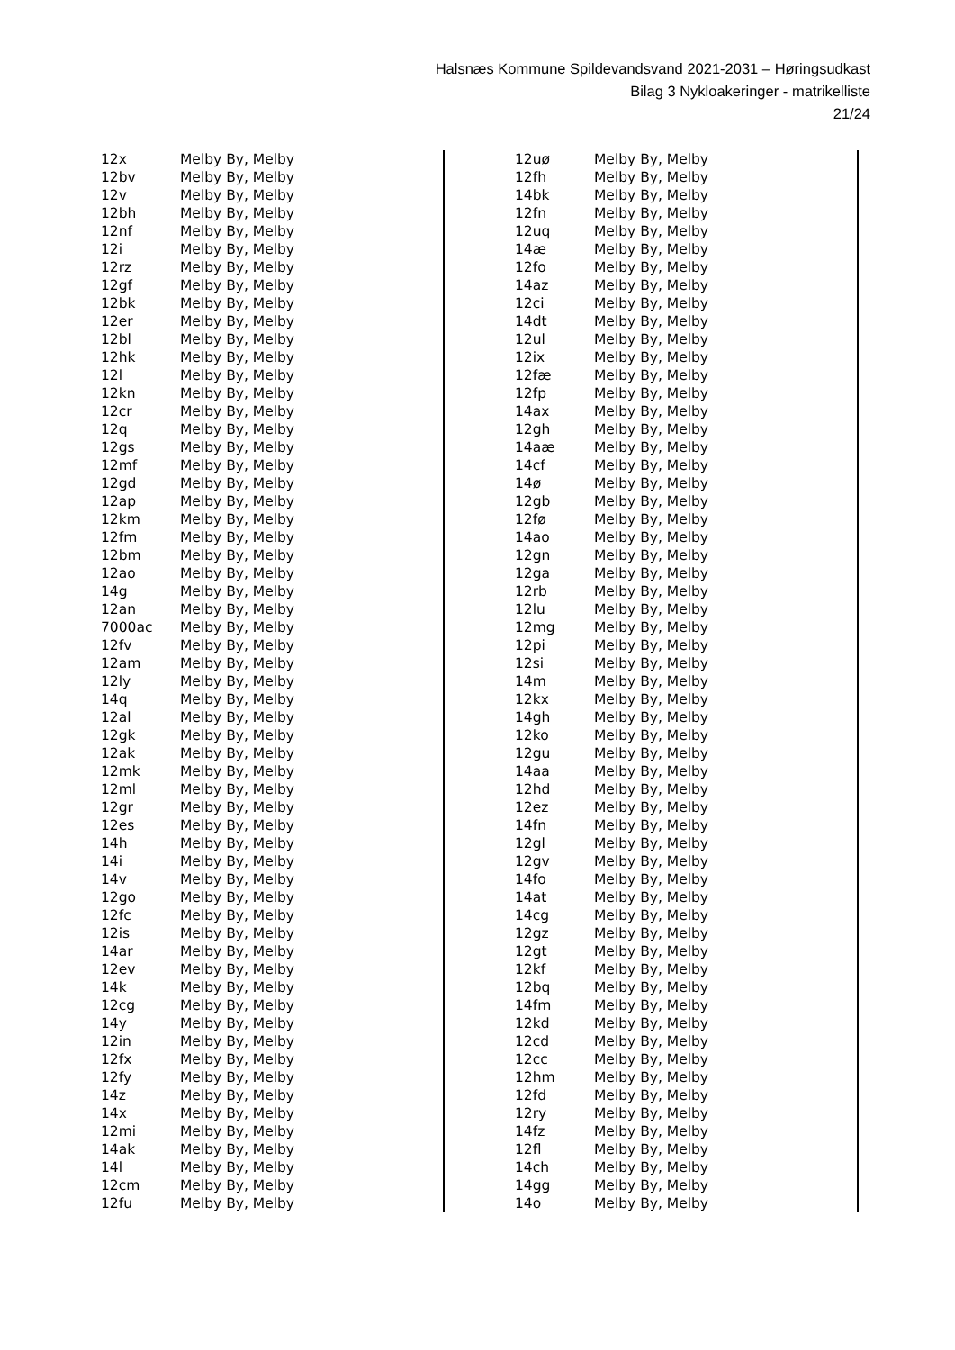Halsnæs Kommune Spildevandsvand 2021-2031 – Høringsudkast
Bilag 3 Nykloakeringer - matrikelliste
21/24
| 12x | Melby By, Melby |
| 12bv | Melby By, Melby |
| 12v | Melby By, Melby |
| 12bh | Melby By, Melby |
| 12nf | Melby By, Melby |
| 12i | Melby By, Melby |
| 12rz | Melby By, Melby |
| 12gf | Melby By, Melby |
| 12bk | Melby By, Melby |
| 12er | Melby By, Melby |
| 12bl | Melby By, Melby |
| 12hk | Melby By, Melby |
| 12l | Melby By, Melby |
| 12kn | Melby By, Melby |
| 12cr | Melby By, Melby |
| 12q | Melby By, Melby |
| 12gs | Melby By, Melby |
| 12mf | Melby By, Melby |
| 12gd | Melby By, Melby |
| 12ap | Melby By, Melby |
| 12km | Melby By, Melby |
| 12fm | Melby By, Melby |
| 12bm | Melby By, Melby |
| 12ao | Melby By, Melby |
| 14g | Melby By, Melby |
| 12an | Melby By, Melby |
| 7000ac | Melby By, Melby |
| 12fv | Melby By, Melby |
| 12am | Melby By, Melby |
| 12ly | Melby By, Melby |
| 14q | Melby By, Melby |
| 12al | Melby By, Melby |
| 12gk | Melby By, Melby |
| 12ak | Melby By, Melby |
| 12mk | Melby By, Melby |
| 12ml | Melby By, Melby |
| 12gr | Melby By, Melby |
| 12es | Melby By, Melby |
| 14h | Melby By, Melby |
| 14i | Melby By, Melby |
| 14v | Melby By, Melby |
| 12go | Melby By, Melby |
| 12fc | Melby By, Melby |
| 12is | Melby By, Melby |
| 14ar | Melby By, Melby |
| 12ev | Melby By, Melby |
| 14k | Melby By, Melby |
| 12cg | Melby By, Melby |
| 14y | Melby By, Melby |
| 12in | Melby By, Melby |
| 12fx | Melby By, Melby |
| 12fy | Melby By, Melby |
| 14z | Melby By, Melby |
| 14x | Melby By, Melby |
| 12mi | Melby By, Melby |
| 14ak | Melby By, Melby |
| 14l | Melby By, Melby |
| 12cm | Melby By, Melby |
| 12fu | Melby By, Melby |
| 12uø | Melby By, Melby |
| 12fh | Melby By, Melby |
| 14bk | Melby By, Melby |
| 12fn | Melby By, Melby |
| 12uq | Melby By, Melby |
| 14æ | Melby By, Melby |
| 12fo | Melby By, Melby |
| 14az | Melby By, Melby |
| 12ci | Melby By, Melby |
| 14dt | Melby By, Melby |
| 12ul | Melby By, Melby |
| 12ix | Melby By, Melby |
| 12fæ | Melby By, Melby |
| 12fp | Melby By, Melby |
| 14ax | Melby By, Melby |
| 12gh | Melby By, Melby |
| 14aæ | Melby By, Melby |
| 14cf | Melby By, Melby |
| 14ø | Melby By, Melby |
| 12gb | Melby By, Melby |
| 12fø | Melby By, Melby |
| 14ao | Melby By, Melby |
| 12gn | Melby By, Melby |
| 12ga | Melby By, Melby |
| 12rb | Melby By, Melby |
| 12lu | Melby By, Melby |
| 12mg | Melby By, Melby |
| 12pi | Melby By, Melby |
| 12si | Melby By, Melby |
| 14m | Melby By, Melby |
| 12kx | Melby By, Melby |
| 14gh | Melby By, Melby |
| 12ko | Melby By, Melby |
| 12gu | Melby By, Melby |
| 14aa | Melby By, Melby |
| 12hd | Melby By, Melby |
| 12ez | Melby By, Melby |
| 14fn | Melby By, Melby |
| 12gl | Melby By, Melby |
| 12gv | Melby By, Melby |
| 14fo | Melby By, Melby |
| 14at | Melby By, Melby |
| 14cg | Melby By, Melby |
| 12gz | Melby By, Melby |
| 12gt | Melby By, Melby |
| 12kf | Melby By, Melby |
| 12bq | Melby By, Melby |
| 14fm | Melby By, Melby |
| 12kd | Melby By, Melby |
| 12cd | Melby By, Melby |
| 12cc | Melby By, Melby |
| 12hm | Melby By, Melby |
| 12fd | Melby By, Melby |
| 12ry | Melby By, Melby |
| 14fz | Melby By, Melby |
| 12fl | Melby By, Melby |
| 14ch | Melby By, Melby |
| 14gg | Melby By, Melby |
| 14o | Melby By, Melby |